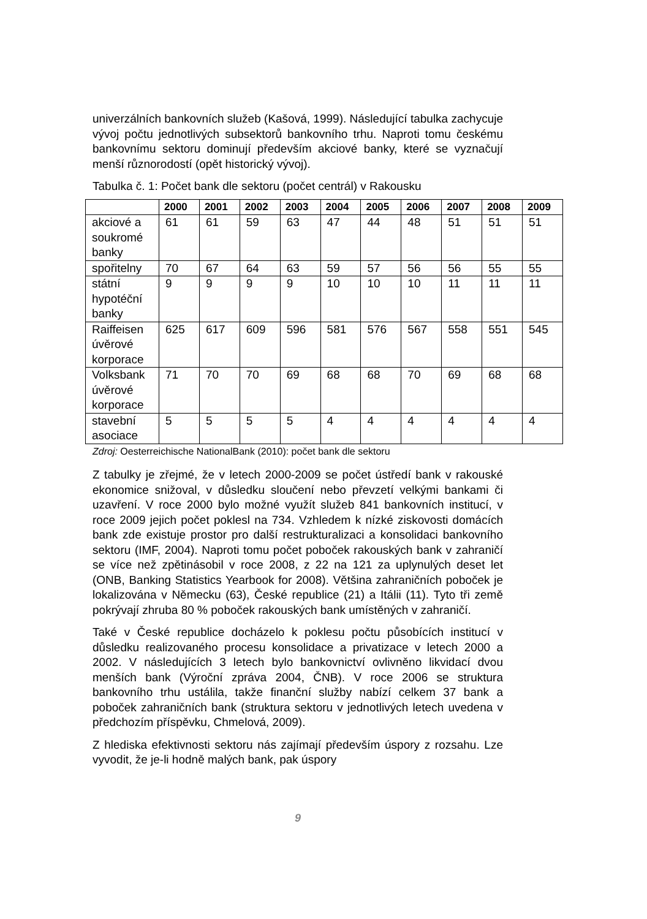univerzálních bankovních služeb (Kašová, 1999). Následující tabulka zachycuje vývoj počtu jednotlivých subsektorů bankovního trhu. Naproti tomu českému bankovnímu sektoru dominují především akciové banky, které se vyznačují menší různorodostí (opět historický vývoj).
Tabulka č. 1: Počet bank dle sektoru (počet centrál) v Rakousku
| | 2000 | 2001 | 2002 | 2003 | 2004 | 2005 | 2006 | 2007 | 2008 | 2009 |
| --- | --- | --- | --- | --- | --- | --- | --- | --- | --- | --- |
| akciové a soukromé banky | 61 | 61 | 59 | 63 | 47 | 44 | 48 | 51 | 51 | 51 |
| spořitelny | 70 | 67 | 64 | 63 | 59 | 57 | 56 | 56 | 55 | 55 |
| státní hypotéční banky | 9 | 9 | 9 | 9 | 10 | 10 | 10 | 11 | 11 | 11 |
| Raiffeisen úvěrové korporace | 625 | 617 | 609 | 596 | 581 | 576 | 567 | 558 | 551 | 545 |
| Volksbank úvěrové korporace | 71 | 70 | 70 | 69 | 68 | 68 | 70 | 69 | 68 | 68 |
| stavební asociace | 5 | 5 | 5 | 5 | 4 | 4 | 4 | 4 | 4 | 4 |
Zdroj: Oesterreichische NationalBank (2010): počet bank dle sektoru
Z tabulky je zřejmé, že v letech 2000-2009 se počet ústředí bank v rakouské ekonomice snižoval, v důsledku sloučení nebo převzetí velkými bankami či uzavření. V roce 2000 bylo možné využít služeb 841 bankovních institucí, v roce 2009 jejich počet poklesl na 734. Vzhledem k nízké ziskovosti domácích bank zde existuje prostor pro další restrukturalizaci a konsolidaci bankovního sektoru (IMF, 2004). Naproti tomu počet poboček rakouských bank v zahraničí se více než zpětinásobil v roce 2008, z 22 na 121 za uplynulých deset let (ONB, Banking Statistics Yearbook for 2008). Většina zahraničních poboček je lokalizována v Německu (63), České republice (21) a Itálii (11). Tyto tři země pokrývají zhruba 80 % poboček rakouských bank umístěných v zahraničí.
Také v České republice docházelo k poklesu počtu působících institucí v důsledku realizovaného procesu konsolidace a privatizace v letech 2000 a 2002. V následujících 3 letech bylo bankovnictví ovlivněno likvidací dvou menších bank (Výroční zpráva 2004, ČNB). V roce 2006 se struktura bankovního trhu ustálila, takže finanční služby nabízí celkem 37 bank a poboček zahraničních bank (struktura sektoru v jednotlivých letech uvedena v předchozím příspěvku, Chmelová, 2009).
Z hlediska efektivnosti sektoru nás zajímají především úspory z rozsahu. Lze vyvodit, že je-li hodně malých bank, pak úspory
9